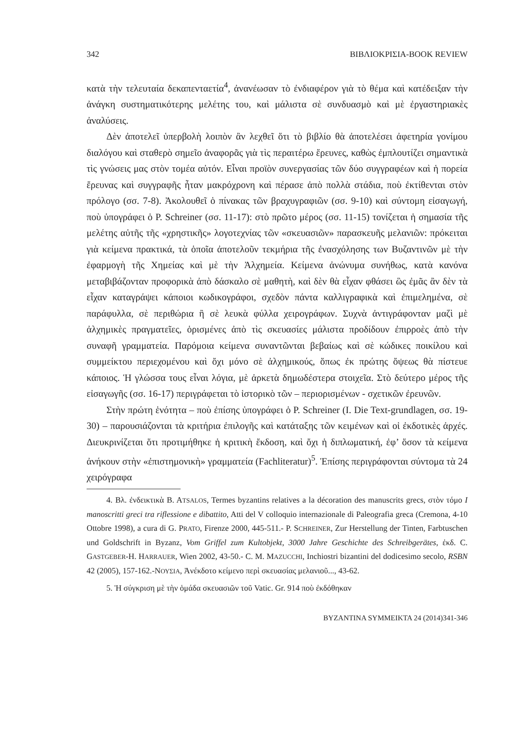342 ΒΙΒΛΙΟΚΡΙΣΙΑ-BOOK REVIEW
κατὰ τὴν τελευταία δεκαπενταετία<sup>4</sup>, ἀνανέωσαν τὸ ἐνδιαφέρον γιὰ τὸ θέμα καὶ κατέδειξαν τὴν ἀνάγκη συστηματικότερης μελέτης του, καὶ μάλιστα σὲ συνδυασμὸ καὶ μὲ ἐργαστηριακὲς ἀναλύσεις.
Δὲν ἀποτελεῖ ὑπερβολὴ λοιπὸν ἂν λεχθεῖ ὅτι τὸ βιβλίο θὰ ἀποτελέσει ἀφετηρία γονίμου διαλόγου καὶ σταθερὸ σημεῖο ἀναφορᾶς γιὰ τὶς περαιτέρω ἔρευνες, καθὼς ἐμπλουτίζει σημαντικὰ τὶς γνώσεις μας στὸν τομέα αὐτόν. Εἶναι προϊὸν συνεργασίας τῶν δύο συγγραφέων καὶ ἡ πορεία ἔρευνας καὶ συγγραφῆς ἦταν μακρόχρονη καὶ πέρασε ἀπὸ πολλὰ στάδια, ποὺ ἐκτίθενται στὸν πρόλογο (σσ. 7-8). Ἀκολουθεῖ ὁ πίνακας τῶν βραχυγραφιῶν (σσ. 9-10) καὶ σύντομη εἰσαγωγή, ποὺ ὑπογράφει ὁ P. Schreiner (σσ. 11-17): στὸ πρῶτο μέρος (σσ. 11-15) τονίζεται ἡ σημασία τῆς μελέτης αὐτῆς τῆς «χρηστικῆς» λογοτεχνίας τῶν «σκευασιῶν» παρασκευῆς μελανιῶν: πρόκειται γιὰ κείμενα πρακτικά, τὰ ὁποῖα ἀποτελοῦν τεκμήρια τῆς ἐνασχόλησης των Βυζαντινῶν μὲ τὴν ἐφαρμογὴ τῆς Χημείας καὶ μὲ τὴν Ἀλχημεία. Κείμενα ἀνώνυμα συνήθως, κατὰ κανόνα μεταβιβάζονταν προφορικὰ ἀπὸ δάσκαλο σὲ μαθητὴ, καὶ δὲν θὰ εἶχαν φθάσει ὣς ἐμᾶς ἂν δὲν τὰ εἶχαν καταγράψει κάποιοι κωδικογράφοι, σχεδὸν πάντα καλλιγραφικὰ καὶ ἐπιμελημένα, σὲ παράφυλλα, σὲ περιθώρια ἢ σὲ λευκὰ φύλλα χειρογράφων. Συχνὰ ἀντιγράφονταν μαζὶ μὲ ἀλχημικὲς πραγματεῖες, ὁρισμένες ἀπὸ τὶς σκευασίες μάλιστα προδίδουν ἐπιρροὲς ἀπὸ τὴν συναφῆ γραμματεία. Παρόμοια κείμενα συναντῶνται βεβαίως καὶ σὲ κώδικες ποικίλου καὶ συμμείκτου περιεχομένου καὶ ὄχι μόνο σὲ ἀλχημικούς, ὅπως ἐκ πρώτης ὄψεως θὰ πίστευε κάποιος. Ἡ γλώσσα τους εἶναι λόγια, μὲ ἀρκετὰ δημωδέστερα στοιχεῖα. Στὸ δεύτερο μέρος τῆς εἰσαγωγῆς (σσ. 16-17) περιγράφεται τὸ ἱστορικὸ τῶν – περιορισμένων - σχετικῶν ἐρευνῶν.
Στὴν πρώτη ἑνότητα – ποὺ ἐπίσης ὑπογράφει ὁ P. Schreiner (I. Die Text-grundlagen, σσ. 19-30) – παρουσιάζονται τὰ κριτήρια ἐπιλογῆς καὶ κατάταξης τῶν κειμένων καὶ οἱ ἐκδοτικὲς ἀρχές. Διευκρινίζεται ὅτι προτιμήθηκε ἡ κριτικὴ ἔκδοση, καὶ ὄχι ἡ διπλωματική, ἐφ’ ὅσον τὰ κείμενα ἀνήκουν στὴν «ἐπιστημονικὴ» γραμματεία (Fachliteratur)<sup>5</sup>. Ἐπίσης περιγράφονται σύντομα τὰ 24 χειρόγραφα
4. Βλ. ἐνδεικτικὰ B. ATSALOS, Termes byzantins relatives a la décoration des manuscrits grecs, στὸν τόμο I manoscritti greci tra riflessione e dibattito, Atti del V colloquio internazionale di Paleografia greca (Cremona, 4-10 Ottobre 1998), a cura di G. PRATO, Firenze 2000, 445-511.- P. SCHREINER, Zur Herstellung der Tinten, Farbtuschen und Goldschrift in Byzanz, Vom Griffel zum Kultobjekt, 3000 Jahre Geschichte des Schreibgerätes, ἐκδ. C. GASTGEBER-H. HARRAUER, Wien 2002, 43-50.- C. M. MAZUCCHI, Inchiostri bizantini del dodicesimo secolo, RSBN 42 (2005), 157-162.-ΝΟΥΣΙΑ, Ἀνέκδοτο κείμενο περὶ σκευασίας μελανιοῦ..., 43-62.
5. Ἡ σύγκριση μὲ τὴν ὁμάδα σκευασιῶν τοῦ Vatic. Gr. 914 ποὺ ἐκδόθηκαν
BYZANTINA SYMMEIKTA 24 (2014)341-346